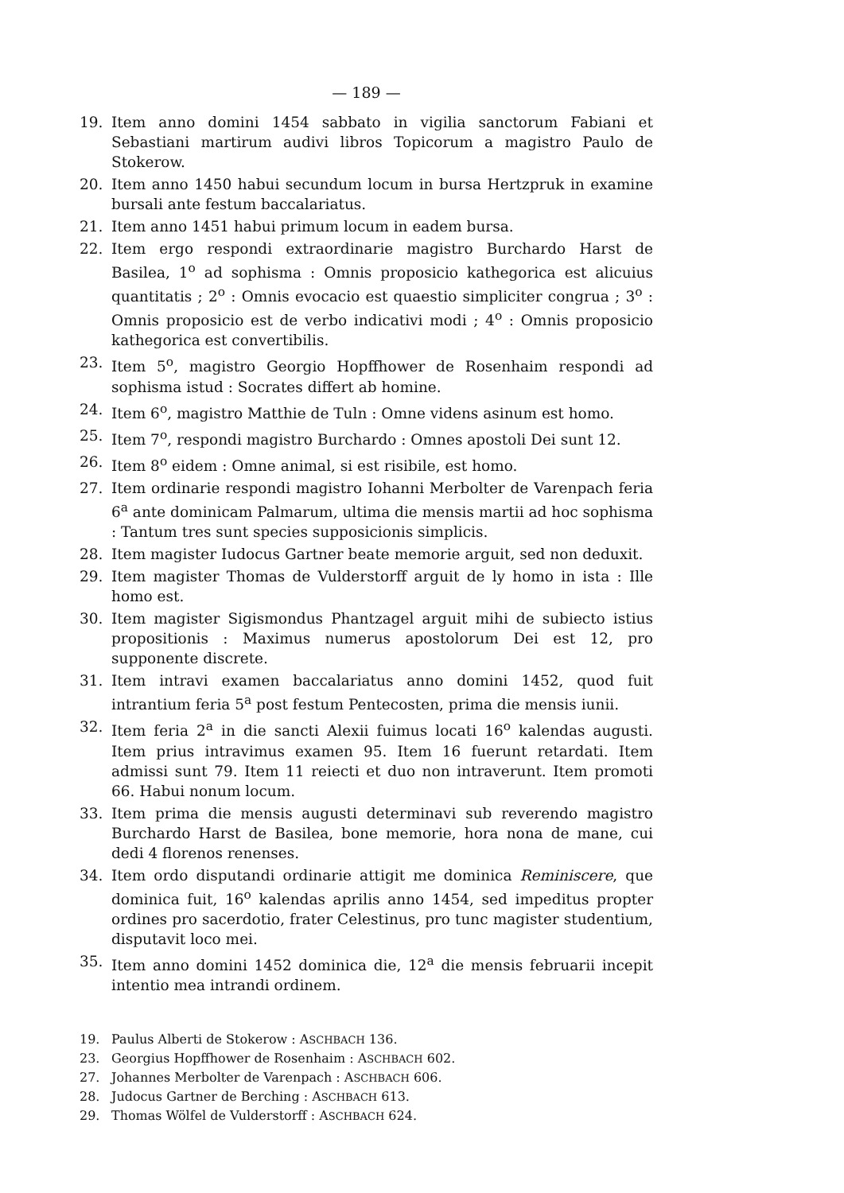— 189 —
19. Item anno domini 1454 sabbato in vigilia sanctorum Fabiani et Sebastiani martirum audivi libros Topicorum a magistro Paulo de Stokerow.
20. Item anno 1450 habui secundum locum in bursa Hertzpruk in examine bursali ante festum baccalariatus.
21. Item anno 1451 habui primum locum in eadem bursa.
22. Item ergo respondi extraordinarie magistro Burchardo Harst de Basilea, 1<sup>o</sup> ad sophisma : Omnis proposicio kathegorica est alicuius quantitatis ; 2<sup>o</sup> : Omnis evocacio est quaestio simpliciter congrua ; 3<sup>o</sup> : Omnis proposicio est de verbo indicativi modi ; 4<sup>o</sup> : Omnis proposicio kathegorica est convertibilis.
23. Item 5<sup>o</sup>, magistro Georgio Hopffhower de Rosenhaim respondi ad sophisma istud : Socrates differt ab homine.
24. Item 6<sup>o</sup>, magistro Matthie de Tuln : Omne videns asinum est homo.
25. Item 7<sup>o</sup>, respondi magistro Burchardo : Omnes apostoli Dei sunt 12.
26. Item 8<sup>o</sup> eidem : Omne animal, si est risibile, est homo.
27. Item ordinarie respondi magistro Iohanni Merbolter de Varenpach feria 6<sup>a</sup> ante dominicam Palmarum, ultima die mensis martii ad hoc sophisma : Tantum tres sunt species supposicionis simplicis.
28. Item magister Iudocus Gartner beate memorie arguit, sed non deduxit.
29. Item magister Thomas de Vulderstorff arguit de ly homo in ista : Ille homo est.
30. Item magister Sigismondus Phantzagel arguit mihi de subiecto istius propositionis : Maximus numerus apostolorum Dei est 12, pro supponente discrete.
31. Item intravi examen baccalariatus anno domini 1452, quod fuit intrantium feria 5<sup>a</sup> post festum Pentecosten, prima die mensis iunii.
32. Item feria 2<sup>a</sup> in die sancti Alexii fuimus locati 16<sup>o</sup> kalendas augusti. Item prius intravimus examen 95. Item 16 fuerunt retardati. Item admissi sunt 79. Item 11 reiecti et duo non intraverunt. Item promoti 66. Habui nonum locum.
33. Item prima die mensis augusti determinavi sub reverendo magistro Burchardo Harst de Basilea, bone memorie, hora nona de mane, cui dedi 4 florenos renenses.
34. Item ordo disputandi ordinarie attigit me dominica Reminiscere, que dominica fuit, 16<sup>o</sup> kalendas aprilis anno 1454, sed impeditus propter ordines pro sacerdotio, frater Celestinus, pro tunc magister studentium, disputavit loco mei.
35. Item anno domini 1452 dominica die, 12<sup>a</sup> die mensis februarii incepit intentio mea intrandi ordinem.
19. Paulus Alberti de Stokerow : ASCHBACH 136.
23. Georgius Hopffhower de Rosenhaim : ASCHBACH 602.
27. Johannes Merbolter de Varenpach : ASCHBACH 606.
28. Judocus Gartner de Berching : ASCHBACH 613.
29. Thomas Wölfel de Vulderstorff : ASCHBACH 624.